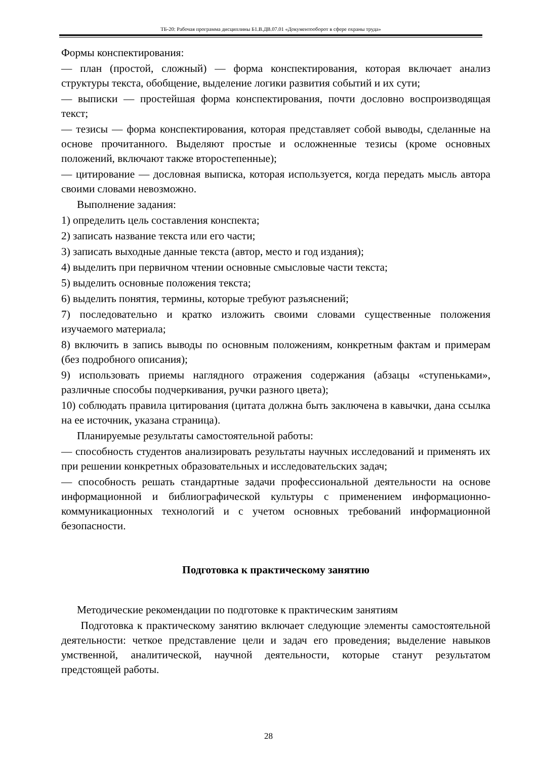ТБ-20: Рабочая программа дисциплины Б1.В.ДВ.07.01 «Документооборот в сфере охраны труда»
Формы конспектирования:
— план (простой, сложный) — форма конспектирования, которая включает анализ структуры текста, обобщение, выделение логики развития событий и их сути;
— выписки — простейшая форма конспектирования, почти дословно воспроизводящая текст;
— тезисы — форма конспектирования, которая представляет собой выводы, сделанные на основе прочитанного. Выделяют простые и осложненные тезисы (кроме основных положений, включают также второстепенные);
— цитирование — дословная выписка, которая используется, когда передать мысль автора своими словами невозможно.
Выполнение задания:
1) определить цель составления конспекта;
2) записать название текста или его части;
3) записать выходные данные текста (автор, место и год издания);
4) выделить при первичном чтении основные смысловые части текста;
5) выделить основные положения текста;
6) выделить понятия, термины, которые требуют разъяснений;
7) последовательно и кратко изложить своими словами существенные положения изучаемого материала;
8) включить в запись выводы по основным положениям, конкретным фактам и примерам (без подробного описания);
9) использовать приемы наглядного отражения содержания (абзацы «ступеньками», различные способы подчеркивания, ручки разного цвета);
10) соблюдать правила цитирования (цитата должна быть заключена в кавычки, дана ссылка на ее источник, указана страница).
Планируемые результаты самостоятельной работы:
— способность студентов анализировать результаты научных исследований и применять их при решении конкретных образовательных и исследовательских задач;
— способность решать стандартные задачи профессиональной деятельности на основе информационной и библиографической культуры с применением информационно-коммуникационных технологий и с учетом основных требований информационной безопасности.
Подготовка к практическому занятию
Методические рекомендации по подготовке к практическим занятиям
Подготовка к практическому занятию включает следующие элементы самостоятельной деятельности: четкое представление цели и задач его проведения; выделение навыков умственной, аналитической, научной деятельности, которые станут результатом предстоящей работы.
28